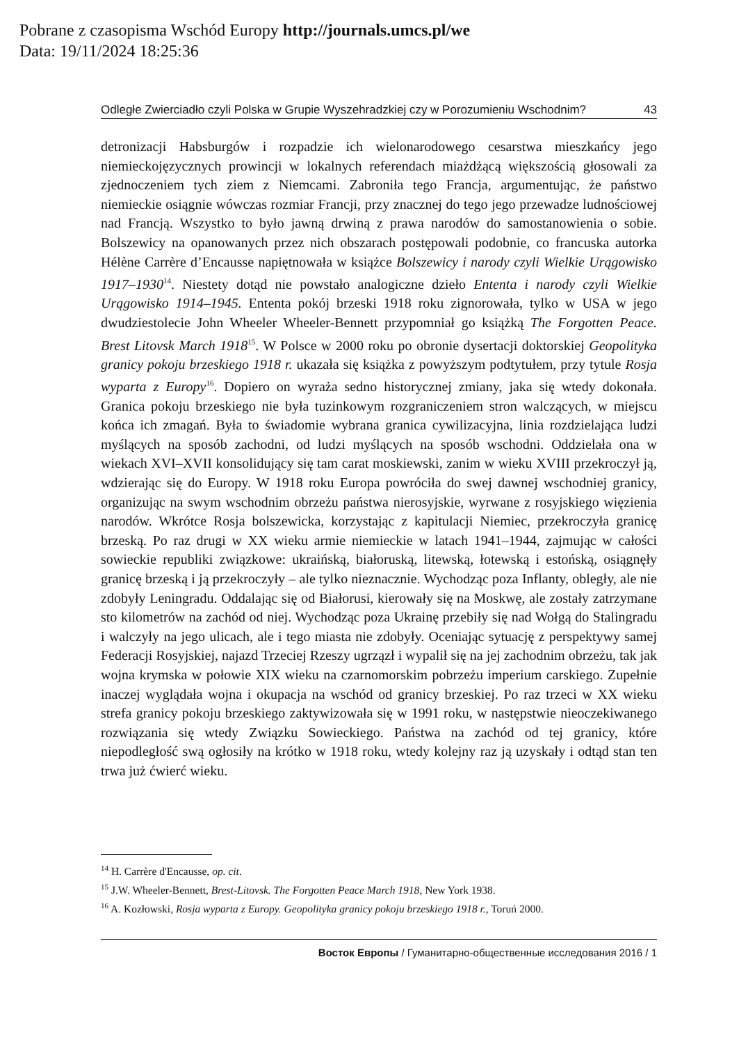Pobrane z czasopisma Wschód Europy http://journals.umcs.pl/we
Data: 19/11/2024 18:25:36
Odległe Zwierciadło czyli Polska w Grupie Wyszehradzkiej czy w Porozumieniu Wschodnim? 43
detronizacji Habsburgów i rozpadzie ich wielonarodowego cesarstwa mieszkańcy jego niemieckojęzycznych prowincji w lokalnych referendach miażdżącą większością głosowali za zjednoczeniem tych ziem z Niemcami. Zabroniła tego Francja, argumentując, że państwo niemieckie osiągnie wówczas rozmiar Francji, przy znacznej do tego jego przewadze ludnościowej nad Francją. Wszystko to było jawną drwiną z prawa narodów do samostanowienia o sobie. Bolszewicy na opanowanych przez nich obszarach postępowali podobnie, co francuska autorka Hélène Carrère d’Encausse napiętnowała w książce Bolszewicy i narody czyli Wielkie Urągowisko 1917–1930<sup>14</sup>. Niestety dotąd nie powstało analogiczne dzieło Ententa i narody czyli Wielkie Urągowisko 1914–1945. Ententa pokój brzeski 1918 roku zignorowała, tylko w USA w jego dwudziestolecie John Wheeler Wheeler-Bennett przypomniał go książką The Forgotten Peace. Brest Litovsk March 1918<sup>15</sup>. W Polsce w 2000 roku po obronie dysertacji doktorskiej Geopolityka granicy pokoju brzeskiego 1918 r. ukazała się książka z powyższym podtytułem, przy tytule Rosja wyparta z Europy<sup>16</sup>. Dopiero on wyraża sedno historycznej zmiany, jaka się wtedy dokonała. Granica pokoju brzeskiego nie była tuzinkowym rozgraniczeniem stron walczących, w miejscu końca ich zmagań. Była to świadomie wybrana granica cywilizacyjna, linia rozdzielająca ludzi myślących na sposób zachodni, od ludzi myślących na sposób wschodni. Oddzielała ona w wiekach XVI–XVII konsolidujący się tam carat moskiewski, zanim w wieku XVIII przekroczył ją, wdzierając się do Europy. W 1918 roku Europa powróciła do swej dawnej wschodniej granicy, organizując na swym wschodnim obrzeżu państwa nierosyjskie, wyrwane z rosyjskiego więzienia narodów. Wkrótce Rosja bolszewicka, korzystając z kapitulacji Niemiec, przekroczyła granicę brzeską. Po raz drugi w XX wieku armie niemieckie w latach 1941–1944, zajmując w całości sowieckie republiki związkowe: ukraińską, białoruską, litewską, łotewską i estońską, osiągnęły granicę brzeską i ją przekroczyły – ale tylko nieznacznie. Wychodząc poza Inflanty, obległy, ale nie zdobyły Leningradu. Oddalając się od Białorusi, kierowały się na Moskwę, ale zostały zatrzymane sto kilometrów na zachód od niej. Wychodząc poza Ukrainę przebiły się nad Wołgą do Stalingradu i walczyły na jego ulicach, ale i tego miasta nie zdobyły. Oceniając sytuację z perspektywy samej Federacji Rosyjskiej, najazd Trzeciej Rzeszy ugrzązł i wypalił się na jej zachodnim obrzeżu, tak jak wojna krymska w połowie XIX wieku na czarnomorskim pobrzeżu imperium carskiego. Zupełnie inaczej wyglądała wojna i okupacja na wschód od granicy brzeskiej. Po raz trzeci w XX wieku strefa granicy pokoju brzeskiego zaktywizowała się w 1991 roku, w następstwie nieoczekiwanego rozwiązania się wtedy Związku Sowieckiego. Państwa na zachód od tej granicy, które niepodległość swą ogłosiły na krótko w 1918 roku, wtedy kolejny raz ją uzyskały i odtąd stan ten trwa już ćwierć wieku.
<sup>14</sup> H. Carrère d'Encausse, op. cit.
<sup>15</sup> J.W. Wheeler-Bennett, Brest-Litovsk. The Forgotten Peace March 1918, New York 1938.
<sup>16</sup> A. Kozłowski, Rosja wyparta z Europy. Geopolityka granicy pokoju brzeskiego 1918 r., Toruń 2000.
Восток Европы / Гуманитарно-общественные исследования 2016 / 1